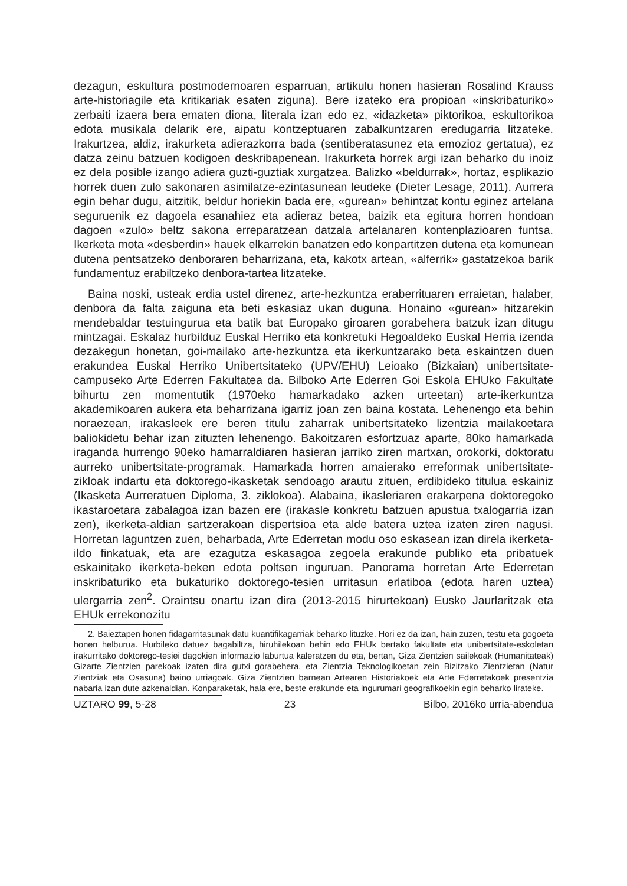dezagun, eskultura postmodernoaren esparruan, artikulu honen hasieran Rosalind Krauss arte-historiagile eta kritikariak esaten ziguna). Bere izateko era propioan «inskribaturiko» zerbaiti izaera bera ematen diona, literala izan edo ez, «idazketa» piktorikoa, eskultorikoa edota musikala delarik ere, aipatu kontzeptuaren zabalkuntzaren eredugarria litzateke. Irakurtzea, aldiz, irakurketa adierazkorra bada (sentiberatasunez eta emozioz gertatua), ez datza zeinu batzuen kodigoen deskribapenean. Irakurketa horrek argi izan beharko du inoiz ez dela posible izango adiera guzti-guztiak xurgatzea. Balizko «beldurrak», hortaz, esplikazio horrek duen zulo sakonaren asimilatze-ezintasunean leudeke (Dieter Lesage, 2011). Aurrera egin behar dugu, aitzitik, beldur horiekin bada ere, «gurean» behintzat kontu eginez artelana seguruenik ez dagoela esanahiez eta adieraz betea, baizik eta egitura horren hondoan dagoen «zulo» beltz sakona erreparatzean datzala artelanaren kontenplazioaren funtsa. Ikerketa mota «desberdin» hauek elkarrekin banatzen edo konpartitzen dutena eta komunean dutena pentsatzeko denboraren beharrizana, eta, kakotx artean, «alferrik» gastatzekoa barik fundamentuz erabiltzeko denbora-tartea litzateke.
Baina noski, usteak erdia ustel direnez, arte-hezkuntza eraberrituaren erraietan, halaber, denbora da falta zaiguna eta beti eskasiaz ukan duguna. Honaino «gurean» hitzarekin mendebaldar testuingurua eta batik bat Europako giroaren gorabehera batzuk izan ditugu mintzagai. Eskalaz hurbilduz Euskal Herriko eta konkretuki Hegoaldeko Euskal Herria izenda dezakegun honetan, goi-mailako arte-hezkuntza eta ikerkuntzarako beta eskaintzen duen erakundea Euskal Herriko Unibertsitateko (UPV/EHU) Leioako (Bizkaian) unibertsitate-campuseko Arte Ederren Fakultatea da. Bilboko Arte Ederren Goi Eskola EHUko Fakultate bihurtu zen momentutik (1970eko hamarkadako azken urteetan) arte-ikerkuntza akademikoaren aukera eta beharrizana igarriz joan zen baina kostata. Lehenengo eta behin noraezean, irakasleek ere beren titulu zaharrak unibertsitateko lizentzia mailakoetara baliokidetu behar izan zituzten lehenengo. Bakoitzaren esfortzuaz aparte, 80ko hamarkada iraganda hurrengo 90eko hamarraldiaren hasieran jarriko ziren martxan, orokorki, doktoratu aurreko unibertsitate-programak. Hamarkada horren amaierako erreformak unibertsitate-zikloak indartu eta doktorego-ikasketak sendoago arautu zituen, erdibideko titulua eskainiz (Ikasketa Aurreratuen Diploma, 3. ziklokoa). Alabaina, ikasleriaren erakarpena doktoregoko ikastaroetara zabalagoa izan bazen ere (irakasle konkretu batzuen apustua txalogarria izan zen), ikerketa-aldian sartzerakoan dispertsioa eta alde batera uztea izaten ziren nagusi. Horretan laguntzen zuen, beharbada, Arte Ederretan modu oso eskasean izan direla ikerketa-ildo finkatuak, eta are ezagutza eskasagoa zegoela erakunde publiko eta pribatuek eskainitako ikerketa-beken edota poltsen inguruan. Panorama horretan Arte Ederretan inskribaturiko eta bukaturiko doktorego-tesien urritasun erlatiboa (edota haren uztea) ulergarria zen<sup>2</sup>. Oraintsu onartu izan dira (2013-2015 hirurtekoan) Eusko Jaurlaritzak eta EHUk errekonozitu
2. Baieztapen honen fidagarritasunak datu kuantifikagarriak beharko lituzke. Hori ez da izan, hain zuzen, testu eta gogoeta honen helburua. Hurbileko datuez bagabiltza, hiruhilekoan behin edo EHUk bertako fakultate eta unibertsitate-eskoletan irakurritako doktorego-tesiei dagokien informazio laburtua kaleratzen du eta, bertan, Giza Zientzien sailekoak (Humanitateak) Gizarte Zientzien parekoak izaten dira gutxi gorabehera, eta Zientzia Teknologikoetan zein Bizitzako Zientzietan (Natur Zientziak eta Osasuna) baino urriagoak. Giza Zientzien barnean Artearen Historiakoek eta Arte Ederretakoek presentzia nabaria izan dute azkenaldian. Konparaketak, hala ere, beste erakunde eta ingurumari geografikoekin egin beharko lirateke.
UZTARO 99, 5-28 23 Bilbo, 2016ko urria-abendua